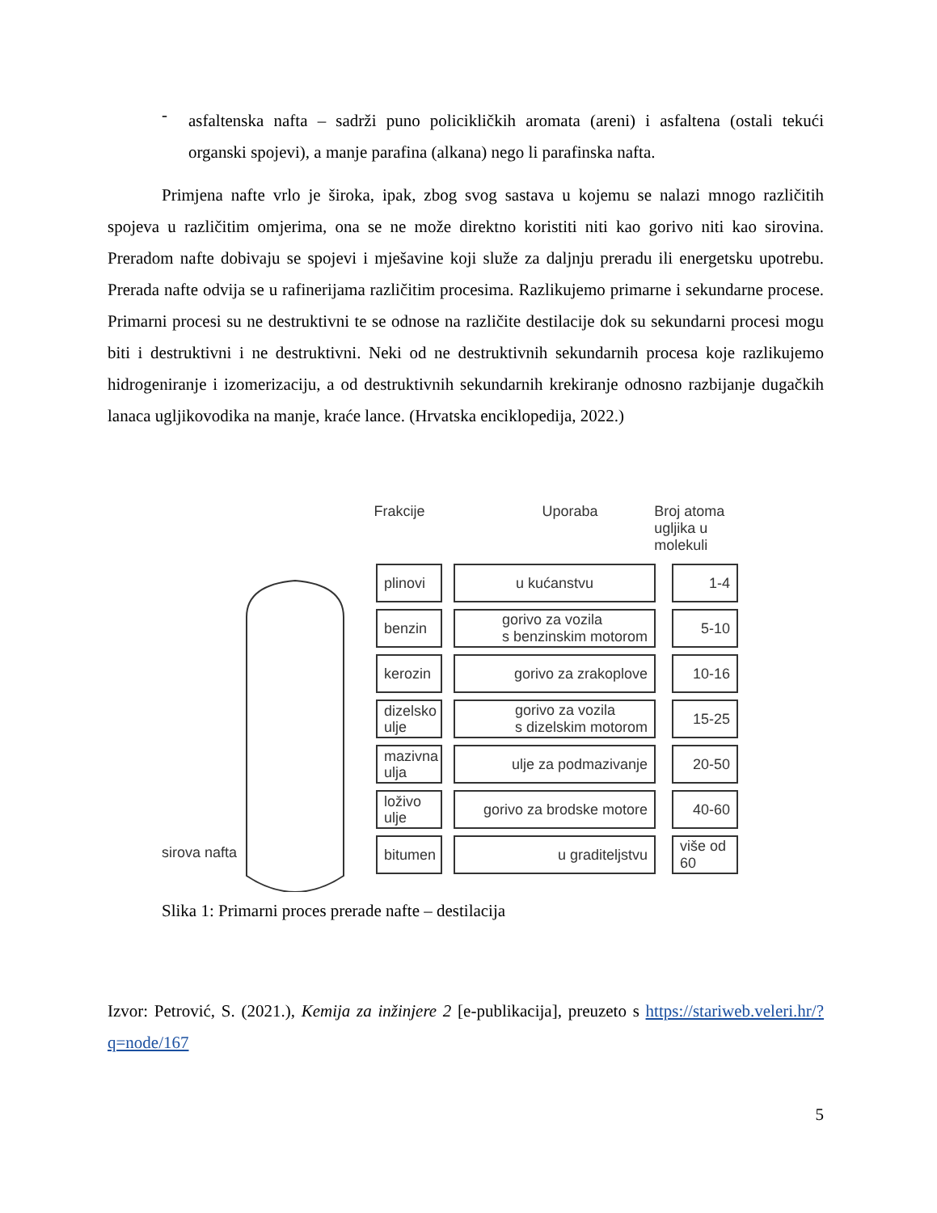-
asfaltenska nafta – sadrži puno policikličkih aromata (areni) i asfaltena (ostali tekući organski spojevi), a manje parafina (alkana) nego li parafinska nafta.
Primjena nafte vrlo je široka, ipak, zbog svog sastava u kojemu se nalazi mnogo različitih spojeva u različitim omjerima, ona se ne može direktno koristiti niti kao gorivo niti kao sirovina. Preradom nafte dobivaju se spojevi i mješavine koji služe za daljnju preradu ili energetsku upotrebu. Prerada nafte odvija se u rafinerijama različitim procesima. Razlikujemo primarne i sekundarne procese. Primarni procesi su ne destruktivni te se odnose na različite destilacije dok su sekundarni procesi mogu biti i destruktivni i ne destruktivni. Neki od ne destruktivnih sekundarnih procesa koje razlikujemo hidrogeniranje i izomerizaciju, a od destruktivnih sekundarnih krekiranje odnosno razbijanje dugačkih lanaca ugljikovodika na manje, kraće lance. (Hrvatska enciklopedija, 2022.)
Frakcije Uporaba Broj atoma
ugljika u molekuli
sirova nafta
plinovi u kućanstvu 1-4
benzin
gorivo za vozila
s benzinskim motorom
5-10
kerozin gorivo za zrakoplove 10-16
dizelsko
ulje
gorivo za vozila
s dizelskim motorom
15-25
mazivna
ulja
ulje za podmazivanje 20-50
loživo
ulje
gorivo za brodske motore
40-60
bitumen u graditeljstvu
više od 60
Slika 1: Primarni proces prerade nafte – destilacija
Izvor: Petrović, S. (2021.), Kemija za inžinjere 2 [e-publikacija], preuzeto s https://stariweb.veleri.hr/?q=node/167
5